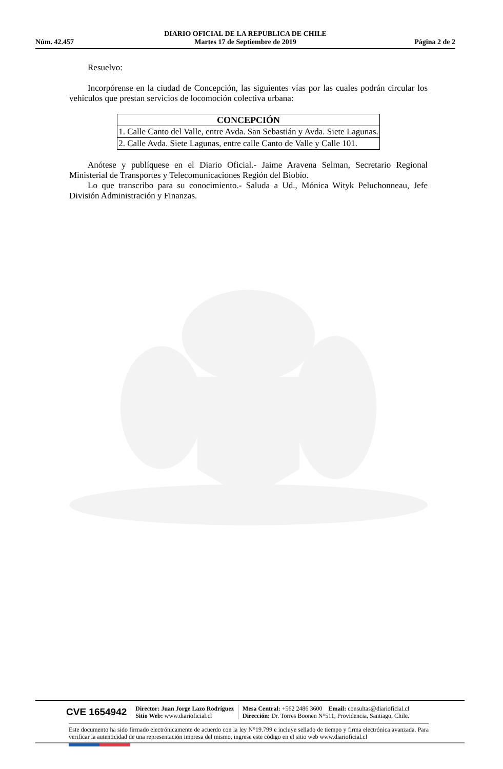Núm. 42.457
DIARIO OFICIAL DE LA REPUBLICA DE CHILE
Martes 17 de Septiembre de 2019
Página 2 de 2
Resuelvo:
Incorpórense en la ciudad de Concepción, las siguientes vías por las cuales podrán circular los vehículos que prestan servicios de locomoción colectiva urbana:
| CONCEPCIÓN |
| --- |
| 1. Calle Canto del Valle, entre Avda. San Sebastián y Avda. Siete Lagunas. |
| 2. Calle Avda. Siete Lagunas, entre calle Canto de Valle y Calle 101. |
Anótese y publíquese en el Diario Oficial.- Jaime Aravena Selman, Secretario Regional Ministerial de Transportes y Telecomunicaciones Región del Biobío.
Lo que transcribo para su conocimiento.- Saluda a Ud., Mónica Wityk Peluchonneau, Jefe División Administración y Finanzas.
CVE 1654942
Director: Juan Jorge Lazo Rodríguez
Sitio Web: www.diarioficial.cl
Mesa Central: +562 2486 3600 Email: consultas@diarioficial.cl
Dirección: Dr. Torres Boonen N°511, Providencia, Santiago, Chile.
Este documento ha sido firmado electrónicamente de acuerdo con la ley N°19.799 e incluye sellado de tiempo y firma electrónica avanzada. Para verificar la autenticidad de una representación impresa del mismo, ingrese este código en el sitio web www.diarioficial.cl